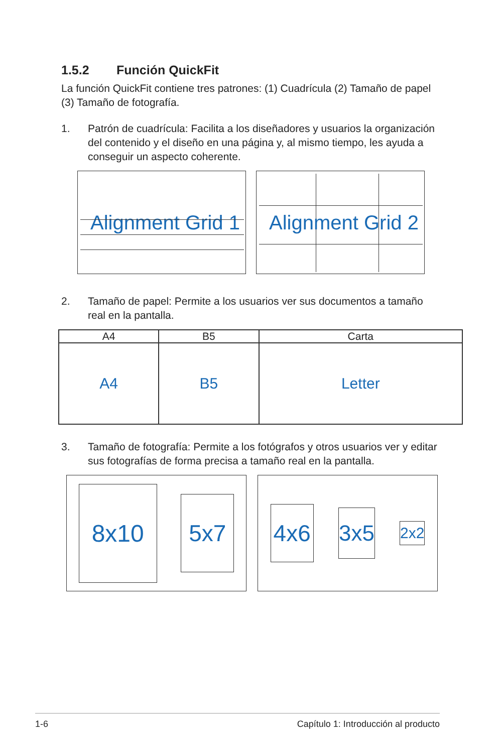1.5.2 Función QuickFit
La función QuickFit contiene tres patrones: (1) Cuadrícula (2) Tamaño de papel (3) Tamaño de fotografía.
1. Patrón de cuadrícula: Facilita a los diseñadores y usuarios la organización del contenido y el diseño en una página y, al mismo tiempo, les ayuda a conseguir un aspecto coherente.
Alignment Grid 1 Alignment Grid 2
2. Tamaño de papel: Permite a los usuarios ver sus documentos a tamaño real en la pantalla.
| A4 | B5 | Carta |
| --- | --- | --- |
| A4 | B5 | Letter |
3. Tamaño de fotografía: Permite a los fotógrafos y otros usuarios ver y editar sus fotografías de forma precisa a tamaño real en la pantalla.
8x10 5x7
4x6 3x5 2x2
1-6 Capítulo 1: Introducción al producto